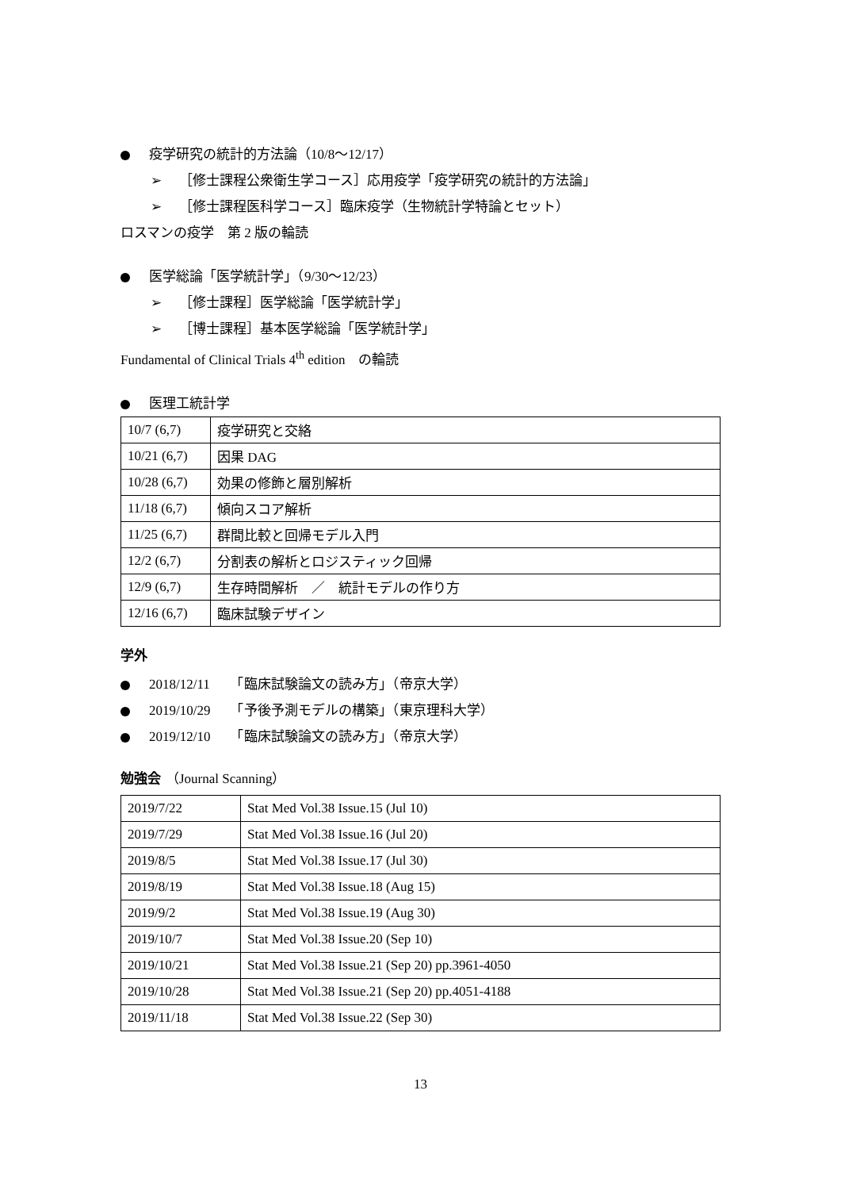疫学研究の統計的方法論（10/8～12/17）
➢ ［修士課程公衆衛生学コース］応用疫学「疫学研究の統計的方法論」
➢ ［修士課程医科学コース］臨床疫学（生物統計学特論とセット）
ロスマンの疫学　第 2 版の輪読
医学総論「医学統計学」（9/30～12/23）
➢ ［修士課程］医学総論「医学統計学」
➢ ［博士課程］基本医学総論「医学統計学」
Fundamental of Clinical Trials 4<sup>th</sup> edition　の輪読
医理工統計学
| 10/7 (6,7) | 疫学研究と交絡 |
| 10/21 (6,7) | 因果 DAG |
| 10/28 (6,7) | 効果の修飾と層別解析 |
| 11/18 (6,7) | 傾向スコア解析 |
| 11/25 (6,7) | 群間比較と回帰モデル入門 |
| 12/2 (6,7) | 分割表の解析とロジスティック回帰 |
| 12/9 (6,7) | 生存時間解析 ／ 統計モデルの作り方 |
| 12/16 (6,7) | 臨床試験デザイン |
学外
2018/12/11　　「臨床試験論文の読み方」（帝京大学）
2019/10/29　　「予後予測モデルの構築」（東京理科大学）
2019/12/10　　「臨床試験論文の読み方」（帝京大学）
勉強会 （Journal Scanning）
| 2019/7/22 | Stat Med Vol.38 Issue.15 (Jul 10) |
| 2019/7/29 | Stat Med Vol.38 Issue.16 (Jul 20) |
| 2019/8/5 | Stat Med Vol.38 Issue.17 (Jul 30) |
| 2019/8/19 | Stat Med Vol.38 Issue.18 (Aug 15) |
| 2019/9/2 | Stat Med Vol.38 Issue.19 (Aug 30) |
| 2019/10/7 | Stat Med Vol.38 Issue.20 (Sep 10) |
| 2019/10/21 | Stat Med Vol.38 Issue.21 (Sep 20) pp.3961-4050 |
| 2019/10/28 | Stat Med Vol.38 Issue.21 (Sep 20) pp.4051-4188 |
| 2019/11/18 | Stat Med Vol.38 Issue.22 (Sep 30) |
13